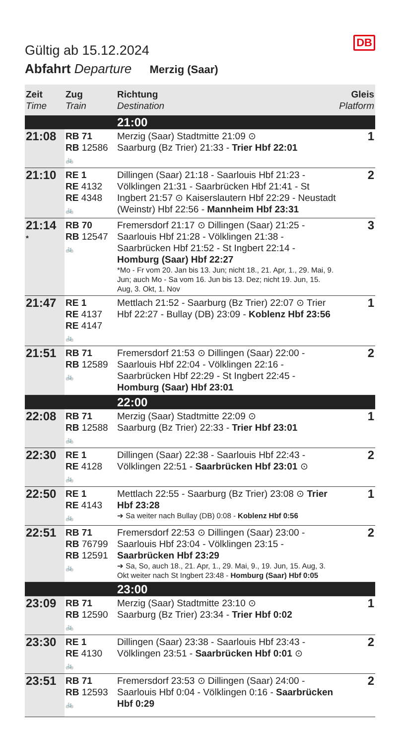DB
Gültig ab 15.12.2024
Abfahrt Departure Merzig (Saar)
| Zeit Time | Zug Train | Richtung Destination | Gleis Platform |
| --- | --- | --- | --- |
| | | 21:00 | |
| 21:08 | RB 71 RB 12586 🚲 | Merzig (Saar) Stadtmitte 21:09 ⊙ Saarburg (Bz Trier) 21:33 - Trier Hbf 22:01 | 1 |
| 21:10 | RE 1 RE 4132 RE 4348 🚲 | Dillingen (Saar) 21:18 - Saarlouis Hbf 21:23 - Völklingen 21:31 - Saarbrücken Hbf 21:41 - St Ingbert 21:57 ⊙ Kaiserslautern Hbf 22:29 - Neustadt (Weinstr) Hbf 22:56 - Mannheim Hbf 23:31 | 2 |
| 21:14 * | RB 70 RB 12547 🚲 | Fremersdorf 21:17 ⊙ Dillingen (Saar) 21:25 - Saarlouis Hbf 21:28 - Völklingen 21:38 - Saarbrücken Hbf 21:52 - St Ingbert 22:14 - Homburg (Saar) Hbf 22:27 *Mo - Fr vom 20. Jan bis 13. Jun; nicht 18., 21. Apr, 1., 29. Mai, 9. Jun; auch Mo - Sa vom 16. Jun bis 13. Dez; nicht 19. Jun, 15. Aug, 3. Okt, 1. Nov | 3 |
| 21:47 | RE 1 RE 4137 RE 4147 🚲 | Mettlach 21:52 - Saarburg (Bz Trier) 22:07 ⊙ Trier Hbf 22:27 - Bullay (DB) 23:09 - Koblenz Hbf 23:56 | 1 |
| 21:51 | RB 71 RB 12589 🚲 | Fremersdorf 21:53 ⊙ Dillingen (Saar) 22:00 - Saarlouis Hbf 22:04 - Völklingen 22:16 - Saarbrücken Hbf 22:29 - St Ingbert 22:45 - Homburg (Saar) Hbf 23:01 | 2 |
| | | 22:00 | |
| 22:08 | RB 71 RB 12588 🚲 | Merzig (Saar) Stadtmitte 22:09 ⊙ Saarburg (Bz Trier) 22:33 - Trier Hbf 23:01 | 1 |
| 22:30 | RE 1 RE 4128 🚲 | Dillingen (Saar) 22:38 - Saarlouis Hbf 22:43 - Völklingen 22:51 - Saarbrücken Hbf 23:01 ⊙ | 2 |
| 22:50 | RE 1 RE 4143 🚲 | Mettlach 22:55 - Saarburg (Bz Trier) 23:08 ⊙ Trier Hbf 23:28 ➔ Sa weiter nach Bullay (DB) 0:08 - Koblenz Hbf 0:56 | 1 |
| 22:51 | RB 71 RB 76799 RB 12591 🚲 | Fremersdorf 22:53 ⊙ Dillingen (Saar) 23:00 - Saarlouis Hbf 23:04 - Völklingen 23:15 - Saarbrücken Hbf 23:29 ➔ Sa, So, auch 18., 21. Apr, 1., 29. Mai, 9., 19. Jun, 15. Aug, 3. Okt weiter nach St Ingbert 23:48 - Homburg (Saar) Hbf 0:05 | 2 |
| | | 23:00 | |
| 23:09 | RB 71 RB 12590 🚲 | Merzig (Saar) Stadtmitte 23:10 ⊙ Saarburg (Bz Trier) 23:34 - Trier Hbf 0:02 | 1 |
| 23:30 | RE 1 RE 4130 🚲 | Dillingen (Saar) 23:38 - Saarlouis Hbf 23:43 - Völklingen 23:51 - Saarbrücken Hbf 0:01 ⊙ | 2 |
| 23:51 | RB 71 RB 12593 🚲 | Fremersdorf 23:53 ⊙ Dillingen (Saar) 24:00 - Saarlouis Hbf 0:04 - Völklingen 0:16 - Saarbrücken Hbf 0:29 | 2 |